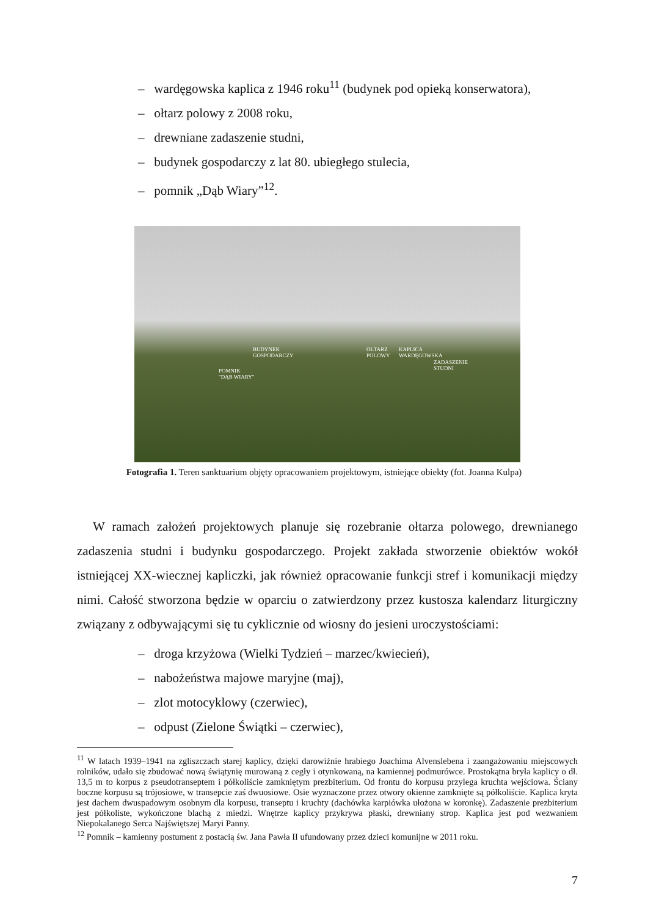– wardęgowska kaplica z 1946 roku<sup>11</sup> (budynek pod opieką konserwatora),
– ołtarz polowy z 2008 roku,
– drewniane zadaszenie studni,
– budynek gospodarczy z lat 80. ubiegłego stulecia,
– pomnik „Dąb Wiary”<sup>12</sup>.
BUDYNEK
GOSPODARCZY
OŁTARZ
POLOWY
KAPLICA
WARDĘGOWSKA
ZADASZENIE
STUDNI POMNIK
"DĄB WIARY"
Fotografia 1. Teren sanktuarium objęty opracowaniem projektowym, istniejące obiekty (fot. Joanna Kulpa)
W ramach założeń projektowych planuje się rozebranie ołtarza polowego, drewnianego zadaszenia studni i budynku gospodarczego. Projekt zakłada stworzenie obiektów wokół istniejącej XX-wiecznej kapliczki, jak również opracowanie funkcji stref i komunikacji między nimi. Całość stworzona będzie w oparciu o zatwierdzony przez kustosza kalendarz liturgiczny związany z odbywającymi się tu cyklicznie od wiosny do jesieni uroczystościami:
– droga krzyżowa (Wielki Tydzień – marzec/kwiecień),
– nabożeństwa majowe maryjne (maj),
– zlot motocyklowy (czerwiec),
– odpust (Zielone Świątki – czerwiec),
<sup>11</sup> W latach 1939–1941 na zgliszczach starej kaplicy, dzięki darowiźnie hrabiego Joachima Alvenslebena i zaangażowaniu miejscowych rolników, udało się zbudować nową świątynię murowaną z cegły i otynkowaną, na kamiennej podmurówce. Prostokątna bryła kaplicy o dł. 13,5 m to korpus z pseudotranseptem i półkoliście zamkniętym prezbiterium. Od frontu do korpusu przylega kruchta wejściowa. Ściany boczne korpusu są trójosiowe, w transepcie zaś dwuosiowe. Osie wyznaczone przez otwory okienne zamknięte są półkoliście. Kaplica kryta jest dachem dwuspadowym osobnym dla korpusu, transeptu i kruchty (dachówka karpiówka ułożona w koronkę). Zadaszenie prezbiterium jest półkoliste, wykończone blachą z miedzi. Wnętrze kaplicy przykrywa płaski, drewniany strop. Kaplica jest pod wezwaniem Niepokalanego Serca Najświętszej Maryi Panny.
<sup>12</sup> Pomnik – kamienny postument z postacią św. Jana Pawła II ufundowany przez dzieci komunijne w 2011 roku.
7